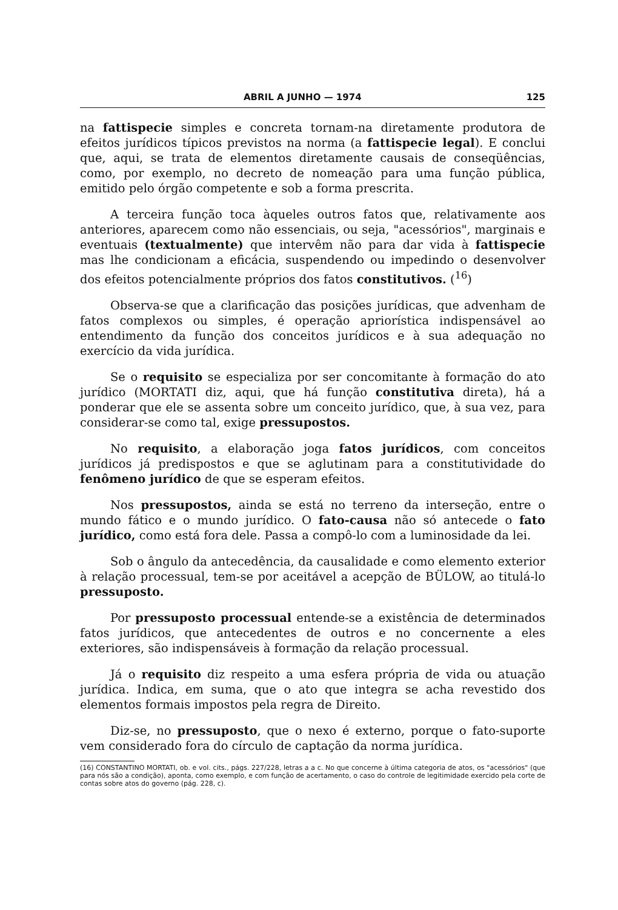ABRIL A JUNHO — 1974 125
na fattispecie simples e concreta tornam-na diretamente produtora de efeitos jurídicos típicos previstos na norma (a fattispecie legal). E conclui que, aqui, se trata de elementos diretamente causais de conseqüências, como, por exemplo, no decreto de nomeação para uma função pública, emitido pelo órgão competente e sob a forma prescrita.
A terceira função toca àqueles outros fatos que, relativamente aos anteriores, aparecem como não essenciais, ou seja, "acessórios", marginais e eventuais (textualmente) que intervêm não para dar vida à fattispecie mas lhe condicionam a eficácia, suspendendo ou impedindo o desenvolver dos efeitos potencialmente próprios dos fatos constitutivos. (<sup>16</sup>)
Observa-se que a clarificação das posições jurídicas, que advenham de fatos complexos ou simples, é operação apriorística indispensável ao entendimento da função dos conceitos jurídicos e à sua adequação no exercício da vida jurídica.
Se o requisito se especializa por ser concomitante à formação do ato jurídico (MORTATI diz, aqui, que há função constitutiva direta), há a ponderar que ele se assenta sobre um conceito jurídico, que, à sua vez, para considerar-se como tal, exige pressupostos.
No requisito, a elaboração joga fatos jurídicos, com conceitos jurídicos já predispostos e que se aglutinam para a constitutividade do fenômeno jurídico de que se esperam efeitos.
Nos pressupostos, ainda se está no terreno da interseção, entre o mundo fático e o mundo jurídico. O fato-causa não só antecede o fato jurídico, como está fora dele. Passa a compô-lo com a luminosidade da lei.
Sob o ângulo da antecedência, da causalidade e como elemento exterior à relação processual, tem-se por aceitável a acepção de BÜLOW, ao titulá-lo pressuposto.
Por pressuposto processual entende-se a existência de determinados fatos jurídicos, que antecedentes de outros e no concernente a eles exteriores, são indispensáveis à formação da relação processual.
Já o requisito diz respeito a uma esfera própria de vida ou atuação jurídica. Indica, em suma, que o ato que integra se acha revestido dos elementos formais impostos pela regra de Direito.
Diz-se, no pressuposto, que o nexo é externo, porque o fato-suporte vem considerado fora do círculo de captação da norma jurídica.
(16) CONSTANTINO MORTATI, ob. e vol. cits., págs. 227/228, letras a a c. No que concerne à última categoria de atos, os "acessórios" (que para nós são a condição), aponta, como exemplo, e com função de acertamento, o caso do controle de legitimidade exercido pela corte de contas sobre atos do governo (pág. 228, c).